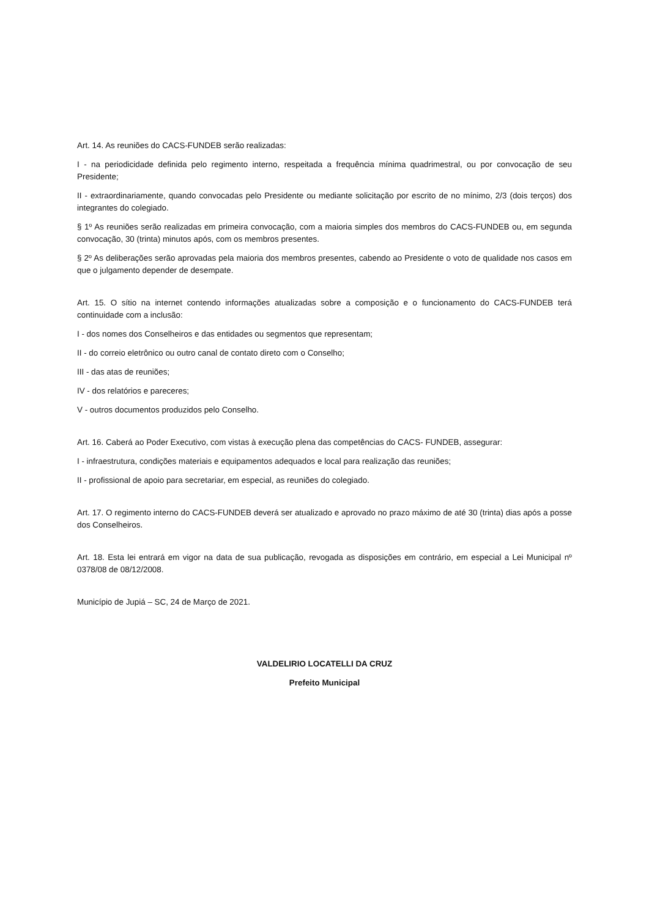Art. 14. As reuniões do CACS-FUNDEB serão realizadas:
I - na periodicidade definida pelo regimento interno, respeitada a frequência mínima quadrimestral, ou por convocação de seu Presidente;
II - extraordinariamente, quando convocadas pelo Presidente ou mediante solicitação por escrito de no mínimo, 2/3 (dois terços) dos integrantes do colegiado.
§ 1º As reuniões serão realizadas em primeira convocação, com a maioria simples dos membros do CACS-FUNDEB ou, em segunda convocação, 30 (trinta) minutos após, com os membros presentes.
§ 2º As deliberações serão aprovadas pela maioria dos membros presentes, cabendo ao Presidente o voto de qualidade nos casos em que o julgamento depender de desempate.
Art. 15. O sítio na internet contendo informações atualizadas sobre a composição e o funcionamento do CACS-FUNDEB terá continuidade com a inclusão:
I - dos nomes dos Conselheiros e das entidades ou segmentos que representam;
II - do correio eletrônico ou outro canal de contato direto com o Conselho;
III - das atas de reuniões;
IV - dos relatórios e pareceres;
V - outros documentos produzidos pelo Conselho.
Art. 16. Caberá ao Poder Executivo, com vistas à execução plena das competências do CACS- FUNDEB, assegurar:
I - infraestrutura, condições materiais e equipamentos adequados e local para realização das reuniões;
II - profissional de apoio para secretariar, em especial, as reuniões do colegiado.
Art. 17. O regimento interno do CACS-FUNDEB deverá ser atualizado e aprovado no prazo máximo de até 30 (trinta) dias após a posse dos Conselheiros.
Art. 18. Esta lei entrará em vigor na data de sua publicação, revogada as disposições em contrário, em especial a Lei Municipal nº 0378/08 de 08/12/2008.
Município de Jupiá – SC, 24 de Março de 2021.
VALDELIRIO LOCATELLI DA CRUZ
Prefeito Municipal